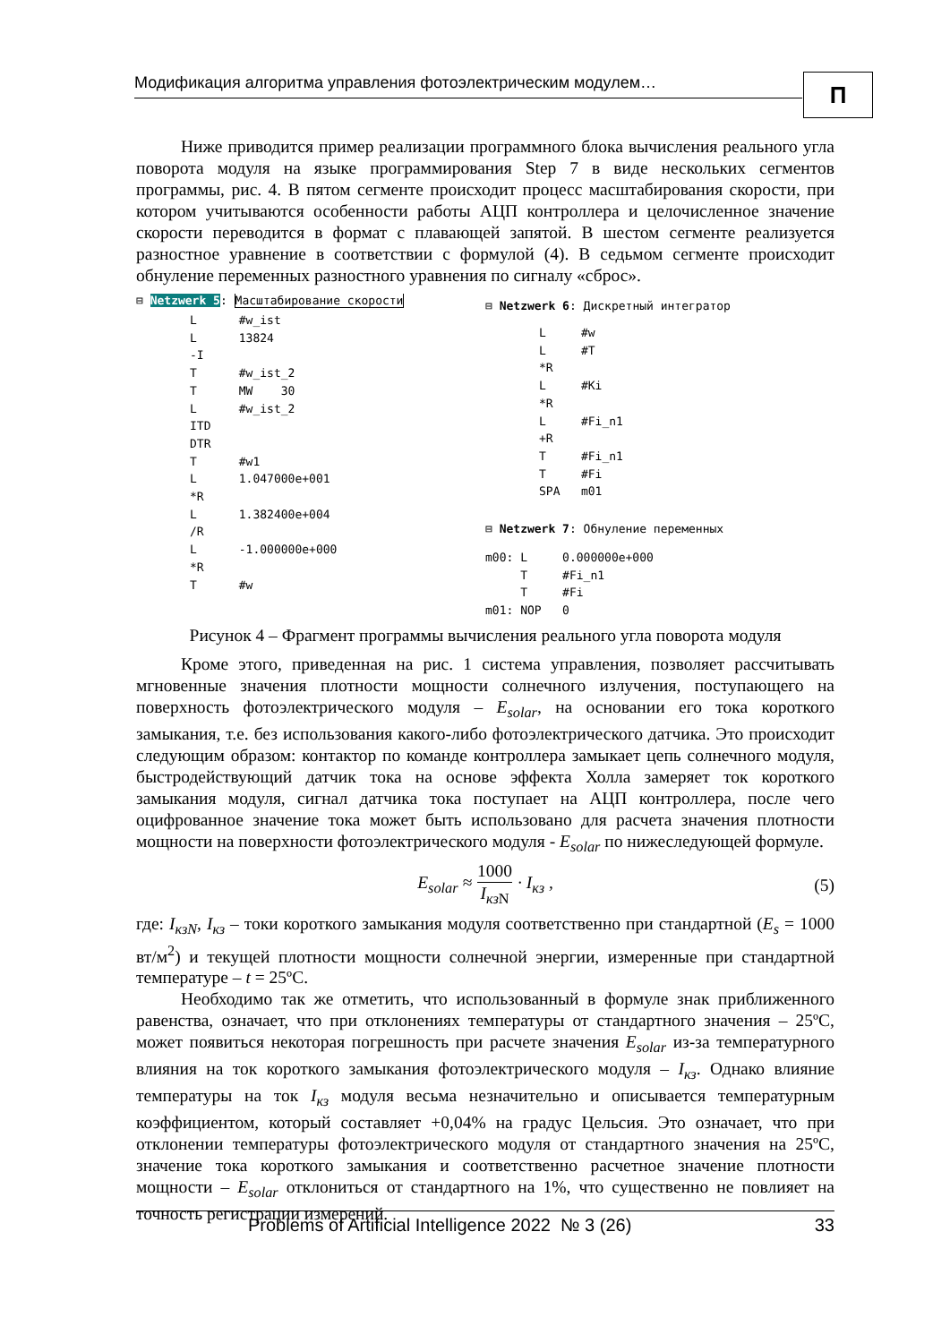Модификация алгоритма управления фотоэлектрическим модулем…
П
Ниже приводится пример реализации программного блока вычисления реального угла поворота модуля на языке программирования Step 7 в виде нескольких сегментов программы, рис. 4. В пятом сегменте происходит процесс масштабирования скорости, при котором учитываются особенности работы АЦП контроллера и целочисленное значение скорости переводится в формат с плавающей запятой. В шестом сегменте реализуется разностное уравнение в соответствии с формулой (4). В седьмом сегменте происходит обнуление переменных разностного уравнения по сигналу «сброс».
⊟ Netzwerk 5: Масштабирование скорости
L #w_ist L 13824 -I T #w_ist_2 T MW 30 L #w_ist_2 ITD DTR T #w1 L 1.047000e+001 *R L 1.382400e+004 /R L -1.000000e+000 *R T #w
⊟ Netzwerk 6: Дискретный интегратор
L #w L #T *R L #Ki *R L #Fi_n1 +R T #Fi_n1 T #Fi SPA m01
⊟ Netzwerk 7: Обнуление переменных
m00: L 0.000000e+000 T #Fi_n1 T #Fi m01: NOP 0
Рисунок 4 – Фрагмент программы вычисления реального угла поворота модуля
Кроме этого, приведенная на рис. 1 система управления, позволяет рассчитывать мгновенные значения плотности мощности солнечного излучения, поступающего на поверхность фотоэлектрического модуля – E<sub>solar</sub>, на основании его тока короткого замыкания, т.е. без использования какого-либо фотоэлектрического датчика. Это происходит следующим образом: контактор по команде контроллера замыкает цепь солнечного модуля, быстродействующий датчик тока на основе эффекта Холла замеряет ток короткого замыкания модуля, сигнал датчика тока поступает на АЦП контроллера, после чего оцифрованное значение тока может быть использовано для расчета значения плотности мощности на поверхности фотоэлектрического модуля - E<sub>solar</sub> по нижеследующей формуле.
E<sub>solar</sub> ≈ 1000 I<sub>кз</sub><sub>N</sub> · I<sub>кз</sub> , (5)
где: I<sub>кзN</sub>, I<sub>кз</sub> – токи короткого замыкания модуля соответственно при стандартной (E<sub>s</sub> = 1000 вт/м<sup>2</sup>) и текущей плотности мощности солнечной энергии, измеренные при стандартной температуре – t = 25ºС.
Необходимо так же отметить, что использованный в формуле знак приближенного равенства, означает, что при отклонениях температуры от стандартного значения – 25ºС, может появиться некоторая погрешность при расчете значения E<sub>solar</sub> из-за температурного влияния на ток короткого замыкания фотоэлектрического модуля – I<sub>кз</sub>. Однако влияние температуры на ток I<sub>кз</sub> модуля весьма незначительно и описывается температурным коэффициентом, который составляет +0,04% на градус Цельсия. Это означает, что при отклонении температуры фотоэлектрического модуля от стандартного значения на 25ºС, значение тока короткого замыкания и соответственно расчетное значение плотности мощности – E<sub>solar</sub> отклониться от стандартного на 1%, что существенно не повлияет на точность регистрации измерений.
Problems of Artificial Intelligence 2022 № 3 (26) 33